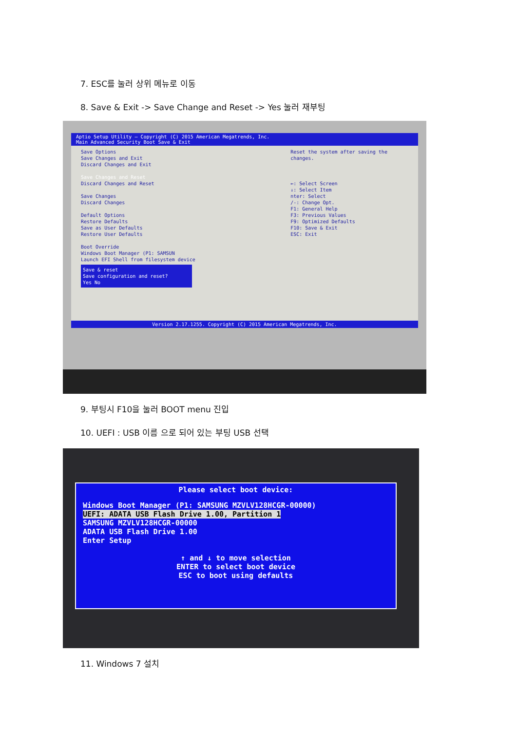7. ESC를 눌러 상위 메뉴로 이동
8. Save & Exit -> Save Change and Reset -> Yes 눌러 재부팅
Aptio Setup Utility – Copyright (C) 2015 American Megatrends, Inc.
Main Advanced Security Boot Save & Exit
Save Options
Save Changes and Exit
Discard Changes and Exit
Save Changes and Reset
Discard Changes and Reset
Save Changes
Discard Changes
Default Options
Restore Defaults
Save as User Defaults
Restore User Defaults
Boot Override
Windows Boot Manager (P1: SAMSUN
Launch EFI Shell from filesystem device
Save & reset
Save configuration and reset?
Yes No
Reset the system after saving the changes.
←: Select Screen
↓: Select Item
nter: Select
/-: Change Opt.
F1: General Help
F3: Previous Values
F9: Optimized Defaults
F10: Save & Exit
ESC: Exit
Version 2.17.1255. Copyright (C) 2015 American Megatrends, Inc.
9. 부팅시 F10을 눌러 BOOT menu 진입
10. UEFI : USB 이름 으로 되어 있는 부팅 USB 선택
Please select boot device:
Windows Boot Manager (P1: SAMSUNG MZVLV128HCGR-00000) UEFI: ADATA USB Flash Drive 1.00, Partition 1 SAMSUNG MZVLV128HCGR-00000 ADATA USB Flash Drive 1.00 Enter Setup
↑ and ↓ to move selection ENTER to select boot device ESC to boot using defaults
11. Windows 7 설치